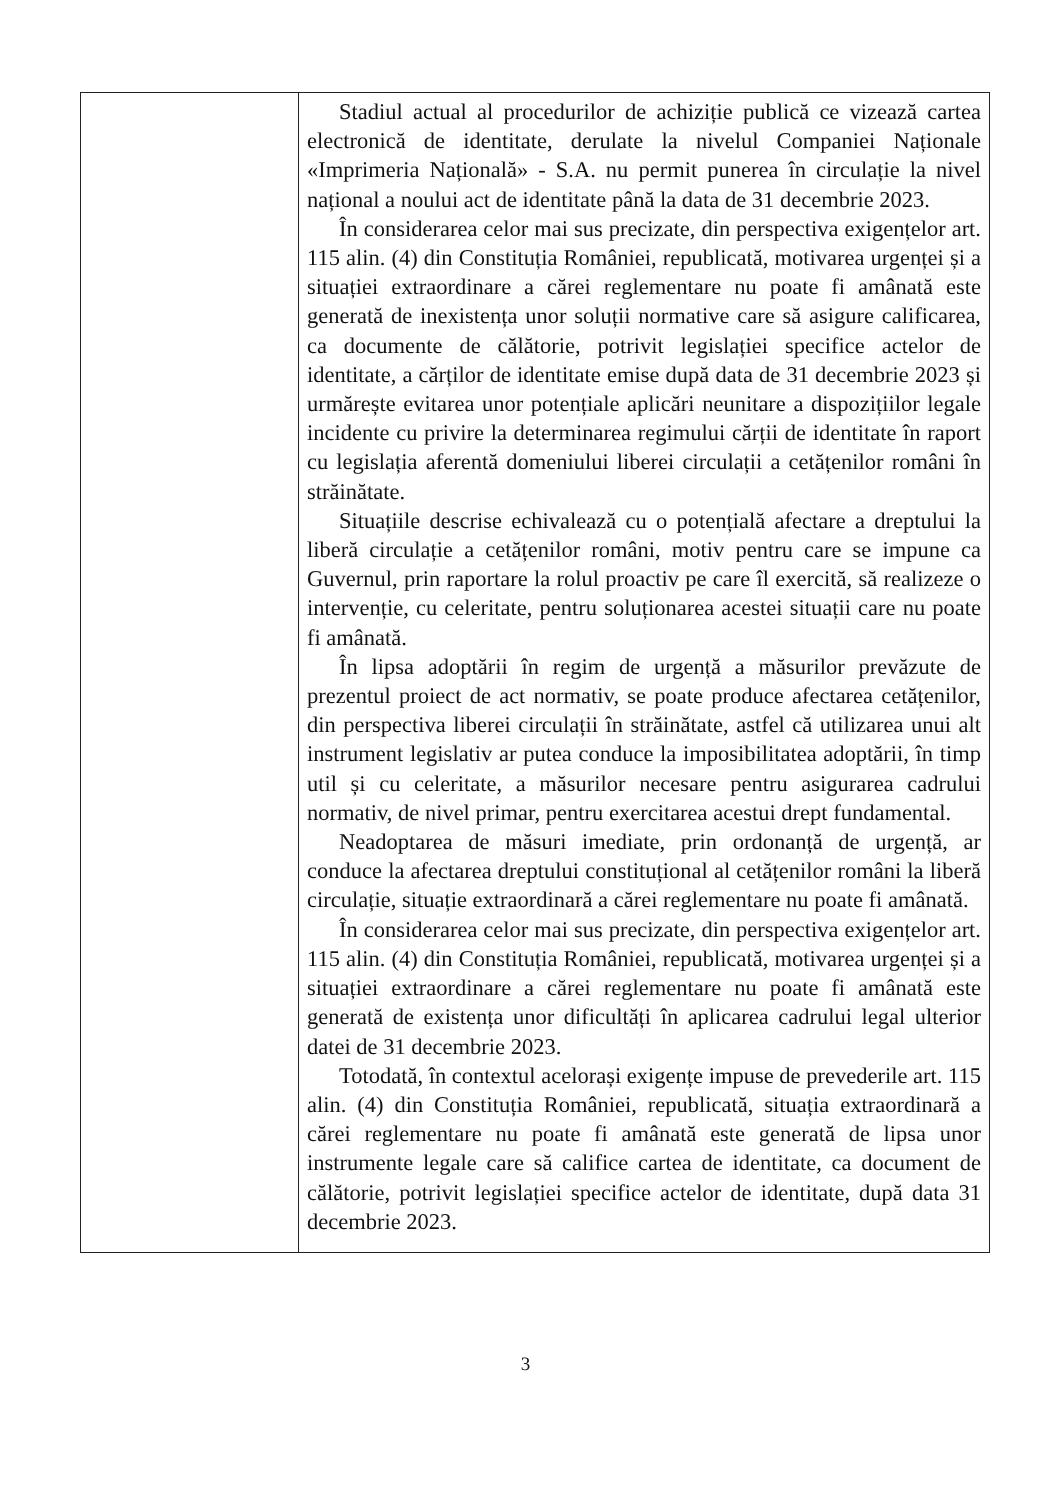| | Stadiul actual al procedurilor de achiziție publică ce vizează cartea electronică de identitate, derulate la nivelul Companiei Naționale «Imprimeria Națională» - S.A. nu permit punerea în circulație la nivel național a noului act de identitate până la data de 31 decembrie 2023. În considerarea celor mai sus precizate, din perspectiva exigențelor art. 115 alin. (4) din Constituția României, republicată, motivarea urgenței și a situației extraordinare a cărei reglementare nu poate fi amânată este generată de inexistența unor soluții normative care să asigure calificarea, ca documente de călătorie, potrivit legislației specifice actelor de identitate, a cărților de identitate emise după data de 31 decembrie 2023 și urmărește evitarea unor potențiale aplicări neunitare a dispozițiilor legale incidente cu privire la determinarea regimului cărții de identitate în raport cu legislația aferentă domeniului liberei circulații a cetățenilor români în străinătate. Situațiile descrise echivalează cu o potențială afectare a dreptului la liberă circulație a cetățenilor români, motiv pentru care se impune ca Guvernul, prin raportare la rolul proactiv pe care îl exercită, să realizeze o intervenție, cu celeritate, pentru soluționarea acestei situații care nu poate fi amânată. În lipsa adoptării în regim de urgență a măsurilor prevăzute de prezentul proiect de act normativ, se poate produce afectarea cetățenilor, din perspectiva liberei circulații în străinătate, astfel că utilizarea unui alt instrument legislativ ar putea conduce la imposibilitatea adoptării, în timp util și cu celeritate, a măsurilor necesare pentru asigurarea cadrului normativ, de nivel primar, pentru exercitarea acestui drept fundamental. Neadoptarea de măsuri imediate, prin ordonanță de urgență, ar conduce la afectarea dreptului constituțional al cetățenilor români la liberă circulație, situație extraordinară a cărei reglementare nu poate fi amânată. În considerarea celor mai sus precizate, din perspectiva exigențelor art. 115 alin. (4) din Constituția României, republicată, motivarea urgenței și a situației extraordinare a cărei reglementare nu poate fi amânată este generată de existența unor dificultăți în aplicarea cadrului legal ulterior datei de 31 decembrie 2023. Totodată, în contextul acelorași exigențe impuse de prevederile art. 115 alin. (4) din Constituția României, republicată, situația extraordinară a cărei reglementare nu poate fi amânată este generată de lipsa unor instrumente legale care să califice cartea de identitate, ca document de călătorie, potrivit legislației specifice actelor de identitate, după data 31 decembrie 2023. |
3